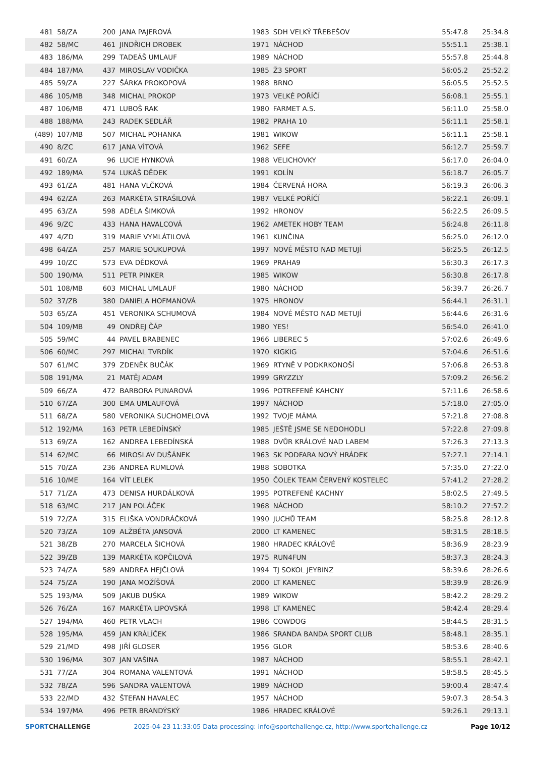| 481 | 58/ZA | 200 | JANA PAJEROVÁ | 1983 | SDH VELKÝ TŘEBEŠOV | 55:47.8 | 25:34.8 |
| 482 | 58/MC | 461 | JINDŘICH DROBEK | 1971 | NÁCHOD | 55:51.1 | 25:38.1 |
| 483 | 186/MA | 299 | TADEÁŠ UMLAUF | 1989 | NÁCHOD | 55:57.8 | 25:44.8 |
| 484 | 187/MA | 437 | MIROSLAV VODIČKA | 1985 | Ž3 SPORT | 56:05.2 | 25:52.2 |
| 485 | 59/ZA | 227 | ŠÁRKA PROKOPOVÁ | 1988 | BRNO | 56:05.5 | 25:52.5 |
| 486 | 105/MB | 348 | MICHAL PROKOP | 1973 | VELKÉ POŘÍČÍ | 56:08.1 | 25:55.1 |
| 487 | 106/MB | 471 | LUBOŠ RAK | 1980 | FARMET A.S. | 56:11.0 | 25:58.0 |
| 488 | 188/MA | 243 | RADEK SEDLÁŘ | 1982 | PRAHA 10 | 56:11.1 | 25:58.1 |
| (489) | 107/MB | 507 | MICHAL POHANKA | 1981 | WIKOW | 56:11.1 | 25:58.1 |
| 490 | 8/ZC | 617 | JANA VÍTOVÁ | 1962 | SEFE | 56:12.7 | 25:59.7 |
| 491 | 60/ZA | 96 | LUCIE HYNKOVÁ | 1988 | VELICHOVKY | 56:17.0 | 26:04.0 |
| 492 | 189/MA | 574 | LUKÁŠ DĚDEK | 1991 | KOLÍN | 56:18.7 | 26:05.7 |
| 493 | 61/ZA | 481 | HANA VLČKOVÁ | 1984 | ČERVENÁ HORA | 56:19.3 | 26:06.3 |
| 494 | 62/ZA | 263 | MARKÉTA STRAŠILOVÁ | 1987 | VELKÉ POŘÍČÍ | 56:22.1 | 26:09.1 |
| 495 | 63/ZA | 598 | ADÉLA ŠIMKOVÁ | 1992 | HRONOV | 56:22.5 | 26:09.5 |
| 496 | 9/ZC | 433 | HANA HAVALCOVÁ | 1962 | AMETEK HOBY TEAM | 56:24.8 | 26:11.8 |
| 497 | 4/ZD | 319 | MARIE VYMLÁTILOVÁ | 1961 | KUNČINA | 56:25.0 | 26:12.0 |
| 498 | 64/ZA | 257 | MARIE SOUKUPOVÁ | 1997 | NOVÉ MĚSTO NAD METUJÍ | 56:25.5 | 26:12.5 |
| 499 | 10/ZC | 573 | EVA DĚDKOVÁ | 1969 | PRAHA9 | 56:30.3 | 26:17.3 |
| 500 | 190/MA | 511 | PETR PINKER | 1985 | WIKOW | 56:30.8 | 26:17.8 |
| 501 | 108/MB | 603 | MICHAL UMLAUF | 1980 | NÁCHOD | 56:39.7 | 26:26.7 |
| 502 | 37/ZB | 380 | DANIELA HOFMANOVÁ | 1975 | HRONOV | 56:44.1 | 26:31.1 |
| 503 | 65/ZA | 451 | VERONIKA SCHUMOVÁ | 1984 | NOVÉ MĚSTO NAD METUJÍ | 56:44.6 | 26:31.6 |
| 504 | 109/MB | 49 | ONDŘEJ ČÁP | 1980 | YES! | 56:54.0 | 26:41.0 |
| 505 | 59/MC | 44 | PAVEL BRABENEC | 1966 | LIBEREC 5 | 57:02.6 | 26:49.6 |
| 506 | 60/MC | 297 | MICHAL TVRDÍK | 1970 | KIGKIG | 57:04.6 | 26:51.6 |
| 507 | 61/MC | 379 | ZDENĚK BUČÁK | 1969 | RTYNĚ V PODKRKONOŠÍ | 57:06.8 | 26:53.8 |
| 508 | 191/MA | 21 | MATĚJ ADAM | 1999 | GRYZZLY | 57:09.2 | 26:56.2 |
| 509 | 66/ZA | 472 | BARBORA PUNAROVÁ | 1996 | POTREFENÉ KAHCNY | 57:11.6 | 26:58.6 |
| 510 | 67/ZA | 300 | EMA UMLAUFOVÁ | 1997 | NÁCHOD | 57:18.0 | 27:05.0 |
| 511 | 68/ZA | 580 | VERONIKA SUCHOMELOVÁ | 1992 | TVOJE MÁMA | 57:21.8 | 27:08.8 |
| 512 | 192/MA | 163 | PETR LEBEDÍNSKÝ | 1985 | JEŠTĚ JSME SE NEDOHODLI | 57:22.8 | 27:09.8 |
| 513 | 69/ZA | 162 | ANDREA LEBEDÍNSKÁ | 1988 | DVŮR KRÁLOVÉ NAD LABEM | 57:26.3 | 27:13.3 |
| 514 | 62/MC | 66 | MIROSLAV DUŠÁNEK | 1963 | SK PODFARA NOVÝ HRÁDEK | 57:27.1 | 27:14.1 |
| 515 | 70/ZA | 236 | ANDREA RUMLOVÁ | 1988 | SOBOTKA | 57:35.0 | 27:22.0 |
| 516 | 10/ME | 164 | VÍT LELEK | 1950 | ČOLEK TEAM ČERVENÝ KOSTELEC | 57:41.2 | 27:28.2 |
| 517 | 71/ZA | 473 | DENISA HURDÁLKOVÁ | 1995 | POTREFENÉ KACHNY | 58:02.5 | 27:49.5 |
| 518 | 63/MC | 217 | JAN POLÁČEK | 1968 | NÁCHOD | 58:10.2 | 27:57.2 |
| 519 | 72/ZA | 315 | ELIŠKA VONDRÁČKOVÁ | 1990 | JUCHŮ TEAM | 58:25.8 | 28:12.8 |
| 520 | 73/ZA | 109 | ALŽBĚTA JANSOVÁ | 2000 | LT KAMENEC | 58:31.5 | 28:18.5 |
| 521 | 38/ZB | 270 | MARCELA ŠICHOVÁ | 1980 | HRADEC KRÁLOVÉ | 58:36.9 | 28:23.9 |
| 522 | 39/ZB | 139 | MARKÉTA KOPČILOVÁ | 1975 | RUN4FUN | 58:37.3 | 28:24.3 |
| 523 | 74/ZA | 589 | ANDREA HEJČLOVÁ | 1994 | TJ SOKOL JEYBINZ | 58:39.6 | 28:26.6 |
| 524 | 75/ZA | 190 | JANA MOŽÍŠOVÁ | 2000 | LT KAMENEC | 58:39.9 | 28:26.9 |
| 525 | 193/MA | 509 | JAKUB DUŠKA | 1989 | WIKOW | 58:42.2 | 28:29.2 |
| 526 | 76/ZA | 167 | MARKÉTA LIPOVSKÁ | 1998 | LT KAMENEC | 58:42.4 | 28:29.4 |
| 527 | 194/MA | 460 | PETR VLACH | 1986 | COWDOG | 58:44.5 | 28:31.5 |
| 528 | 195/MA | 459 | JAN KRÁLÍČEK | 1986 | SRANDA BANDA SPORT CLUB | 58:48.1 | 28:35.1 |
| 529 | 21/MD | 498 | JIŘÍ GLOSER | 1956 | GLOR | 58:53.6 | 28:40.6 |
| 530 | 196/MA | 307 | JAN VAŠINA | 1987 | NÁCHOD | 58:55.1 | 28:42.1 |
| 531 | 77/ZA | 304 | ROMANA VALENTOVÁ | 1991 | NÁCHOD | 58:58.5 | 28:45.5 |
| 532 | 78/ZA | 596 | SANDRA VALENTOVÁ | 1989 | NÁCHOD | 59:00.4 | 28:47.4 |
| 533 | 22/MD | 432 | ŠTEFAN HAVALEC | 1957 | NÁCHOD | 59:07.3 | 28:54.3 |
| 534 | 197/MA | 496 | PETR BRANDÝSKÝ | 1986 | HRADEC KRÁLOVÉ | 59:26.1 | 29:13.1 |
SPORTCHALLENGE 2025-04-23 11:33:05 Data processing: info@sportchallenge.cz, http://www.sportchallenge.cz
Page 10/12